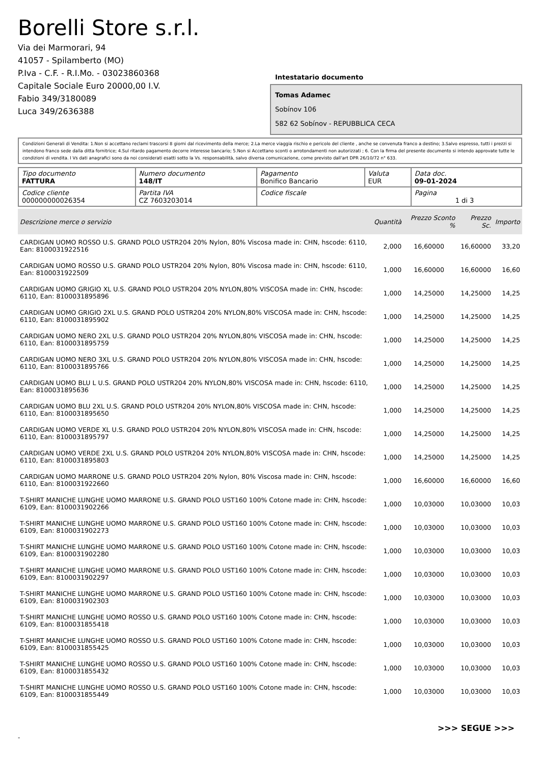Borelli Store s.r.l.
Via dei Marmorari, 94
41057 - Spilamberto (MO)
P.Iva - C.F. - R.I.Mo. - 03023860368
Capitale Sociale Euro 20000,00 I.V.
Fabio 349/3180089
Luca 349/2636388
Intestatario documento
Tomas Adamec
Sobínov 106
582 62 Sobínov - REPUBBLICA CECA
Condizioni Generali di Vendita: 1.Non si accettano reclami trascorsi 8 giorni dal ricevimento della merce; 2.La merce viaggia rischio e pericolo del cliente , anche se convenuta franco a destino; 3.Salvo espresso, tutti i prezzi si intendono franco sede dalla ditta fornitrice; 4.Sul ritardo pagamento decorre interesse bancario; 5.Non si Accettano sconti o arrotondamenti non autorizzati ; 6. Con la firma del presente documento si intendo approvate tutte le condizioni di vendita. I Vs dati anagrafici sono da noi considerati esatti sotto la Vs. responsabilità, salvo diversa comunicazione, come previsto dall'art DPR 26/10/72 n° 633.
| Tipo documento FATTURA | Numero documento 148/IT | Pagamento Bonifico Bancario | Valuta EUR | Data doc. 09-01-2024 |
| Codice cliente 000000000026354 | Partita IVA CZ 7603203014 | Codice fiscale | | Pagina 1 di 3 |
| Descrizione merce o servizio | Quantità | Prezzo Sconto % | Prezzo Sc. | Importo |
| --- | --- | --- | --- | --- |
| CARDIGAN UOMO ROSSO U.S. GRAND POLO USTR204 20% Nylon, 80% Viscosa made in: CHN, hscode: 6110, Ean: 8100031922516 | 2,000 | 16,60000 | 16,60000 | 33,20 |
| CARDIGAN UOMO ROSSO U.S. GRAND POLO USTR204 20% Nylon, 80% Viscosa made in: CHN, hscode: 6110, Ean: 8100031922509 | 1,000 | 16,60000 | 16,60000 | 16,60 |
| CARDIGAN UOMO GRIGIO XL U.S. GRAND POLO USTR204 20% NYLON,80% VISCOSA made in: CHN, hscode: 6110, Ean: 8100031895896 | 1,000 | 14,25000 | 14,25000 | 14,25 |
| CARDIGAN UOMO GRIGIO 2XL U.S. GRAND POLO USTR204 20% NYLON,80% VISCOSA made in: CHN, hscode: 6110, Ean: 8100031895902 | 1,000 | 14,25000 | 14,25000 | 14,25 |
| CARDIGAN UOMO NERO 2XL U.S. GRAND POLO USTR204 20% NYLON,80% VISCOSA made in: CHN, hscode: 6110, Ean: 8100031895759 | 1,000 | 14,25000 | 14,25000 | 14,25 |
| CARDIGAN UOMO NERO 3XL U.S. GRAND POLO USTR204 20% NYLON,80% VISCOSA made in: CHN, hscode: 6110, Ean: 8100031895766 | 1,000 | 14,25000 | 14,25000 | 14,25 |
| CARDIGAN UOMO BLU L U.S. GRAND POLO USTR204 20% NYLON,80% VISCOSA made in: CHN, hscode: 6110, Ean: 8100031895636 | 1,000 | 14,25000 | 14,25000 | 14,25 |
| CARDIGAN UOMO BLU 2XL U.S. GRAND POLO USTR204 20% NYLON,80% VISCOSA made in: CHN, hscode: 6110, Ean: 8100031895650 | 1,000 | 14,25000 | 14,25000 | 14,25 |
| CARDIGAN UOMO VERDE XL U.S. GRAND POLO USTR204 20% NYLON,80% VISCOSA made in: CHN, hscode: 6110, Ean: 8100031895797 | 1,000 | 14,25000 | 14,25000 | 14,25 |
| CARDIGAN UOMO VERDE 2XL U.S. GRAND POLO USTR204 20% NYLON,80% VISCOSA made in: CHN, hscode: 6110, Ean: 8100031895803 | 1,000 | 14,25000 | 14,25000 | 14,25 |
| CARDIGAN UOMO MARRONE U.S. GRAND POLO USTR204 20% Nylon, 80% Viscosa made in: CHN, hscode: 6110, Ean: 8100031922660 | 1,000 | 16,60000 | 16,60000 | 16,60 |
| T-SHIRT MANICHE LUNGHE UOMO MARRONE U.S. GRAND POLO UST160 100% Cotone made in: CHN, hscode: 6109, Ean: 8100031902266 | 1,000 | 10,03000 | 10,03000 | 10,03 |
| T-SHIRT MANICHE LUNGHE UOMO MARRONE U.S. GRAND POLO UST160 100% Cotone made in: CHN, hscode: 6109, Ean: 8100031902273 | 1,000 | 10,03000 | 10,03000 | 10,03 |
| T-SHIRT MANICHE LUNGHE UOMO MARRONE U.S. GRAND POLO UST160 100% Cotone made in: CHN, hscode: 6109, Ean: 8100031902280 | 1,000 | 10,03000 | 10,03000 | 10,03 |
| T-SHIRT MANICHE LUNGHE UOMO MARRONE U.S. GRAND POLO UST160 100% Cotone made in: CHN, hscode: 6109, Ean: 8100031902297 | 1,000 | 10,03000 | 10,03000 | 10,03 |
| T-SHIRT MANICHE LUNGHE UOMO MARRONE U.S. GRAND POLO UST160 100% Cotone made in: CHN, hscode: 6109, Ean: 8100031902303 | 1,000 | 10,03000 | 10,03000 | 10,03 |
| T-SHIRT MANICHE LUNGHE UOMO ROSSO U.S. GRAND POLO UST160 100% Cotone made in: CHN, hscode: 6109, Ean: 8100031855418 | 1,000 | 10,03000 | 10,03000 | 10,03 |
| T-SHIRT MANICHE LUNGHE UOMO ROSSO U.S. GRAND POLO UST160 100% Cotone made in: CHN, hscode: 6109, Ean: 8100031855425 | 1,000 | 10,03000 | 10,03000 | 10,03 |
| T-SHIRT MANICHE LUNGHE UOMO ROSSO U.S. GRAND POLO UST160 100% Cotone made in: CHN, hscode: 6109, Ean: 8100031855432 | 1,000 | 10,03000 | 10,03000 | 10,03 |
| T-SHIRT MANICHE LUNGHE UOMO ROSSO U.S. GRAND POLO UST160 100% Cotone made in: CHN, hscode: 6109, Ean: 8100031855449 | 1,000 | 10,03000 | 10,03000 | 10,03 |
>>> SEGUE >>>
-